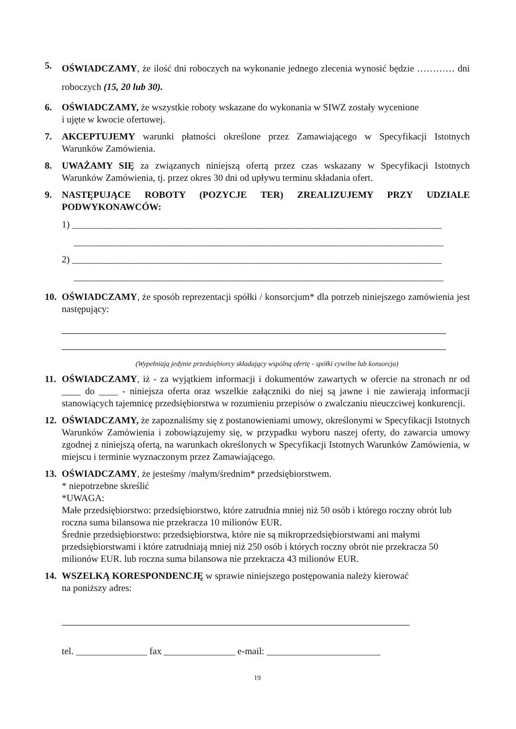5.
OŚWIADCZAMY, że ilość dni roboczych na wykonanie jednego zlecenia wynosić będzie ………… dni roboczych (15, 20 lub 30).
6. OŚWIADCZAMY, że wszystkie roboty wskazane do wykonania w SIWZ zostały wycenione
i ujęte w kwocie ofertowej.
7. AKCEPTUJEMY warunki płatności określone przez Zamawiającego w Specyfikacji Istotnych Warunków Zamówienia.
8. UWAŻAMY SIĘ za związanych niniejszą ofertą przez czas wskazany w Specyfikacji Istotnych Warunków Zamówienia, tj. przez okres 30 dni od upływu terminu składania ofert.
9. NASTĘPUJĄCE ROBOTY (POZYCJE TER) ZREALIZUJEMY PRZY UDZIALE PODWYKONAWCÓW:
1) ______________________________________________________________________________
______________________________________________________________________________
2) ______________________________________________________________________________
______________________________________________________________________________
10.
OŚWIADCZAMY, że sposób reprezentacji spółki / konsorcjum* dla potrzeb niniejszego zamówienia jest następujący:
(Wypełniają jedynie przedsiębiorcy składający wspólną ofertę - spółki cywilne lub konsorcja)
11.
OŚWIADCZAMY, iż - za wyjątkiem informacji i dokumentów zawartych w ofercie na stronach nr od ____ do ____ - niniejsza oferta oraz wszelkie załączniki do niej są jawne i nie zawierają informacji stanowiących tajemnicę przedsiębiorstwa w rozumieniu przepisów o zwalczaniu nieuczciwej konkurencji.
12.
OŚWIADCZAMY, że zapoznaliśmy się z postanowieniami umowy, określonymi w Specyfikacji Istotnych Warunków Zamówienia i zobowiązujemy się, w przypadku wyboru naszej oferty, do zawarcia umowy zgodnej z niniejszą ofertą, na warunkach określonych w Specyfikacji Istotnych Warunków Zamówienia, w miejscu i terminie wyznaczonym przez Zamawiającego.
13.
OŚWIADCZAMY, że jesteśmy /małym/średnim* przedsiębiorstwem.
* niepotrzebne skreślić
*UWAGA:
Małe przedsiębiorstwo: przedsiębiorstwo, które zatrudnia mniej niż 50 osób i którego roczny obrót lub roczna suma bilansowa nie przekracza 10 milionów EUR.
Średnie przedsiębiorstwo: przedsiębiorstwa, które nie są mikroprzedsiębiorstwami ani małymi przedsiębiorstwami i które zatrudniają mniej niż 250 osób i których roczny obrót nie przekracza 50 milionów EUR. lub roczna suma bilansowa nie przekracza 43 milionów EUR.
14.
WSZELKĄ KORESPONDENCJĘ w sprawie niniejszego postępowania należy kierować
na poniższy adres:
tel. _______________ fax _______________ e-mail: ________________________
19